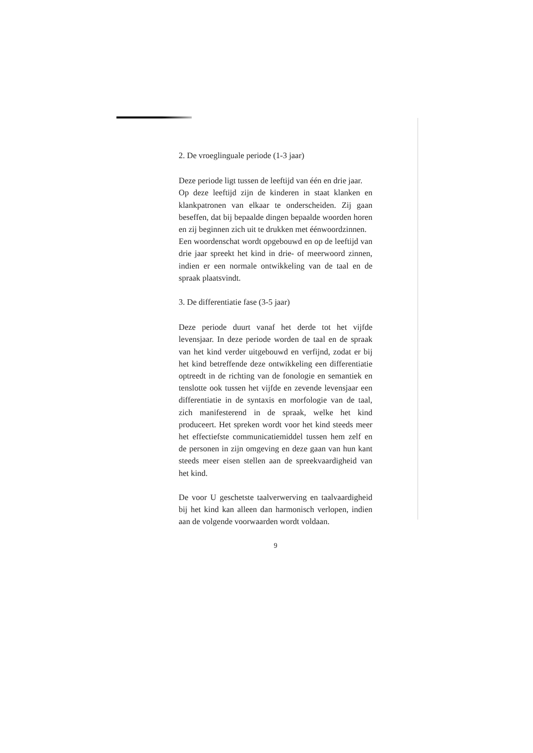2. De vroeglinguale periode (1-3 jaar)
Deze periode ligt tussen de leeftijd van één en drie jaar.
Op deze leeftijd zijn de kinderen in staat klanken en klankpatronen van elkaar te onderscheiden. Zij gaan beseffen, dat bij bepaalde dingen bepaalde woorden horen en zij beginnen zich uit te drukken met éénwoordzinnen.
Een woordenschat wordt opgebouwd en op de leeftijd van drie jaar spreekt het kind in drie- of meerwoord zinnen, indien er een normale ontwikkeling van de taal en de spraak plaatsvindt.
3. De differentiatie fase (3-5 jaar)
Deze periode duurt vanaf het derde tot het vijfde levensjaar. In deze periode worden de taal en de spraak van het kind verder uitgebouwd en verfijnd, zodat er bij het kind betreffende deze ontwikkeling een differentiatie optreedt in de richting van de fonologie en semantiek en tenslotte ook tussen het vijfde en zevende levensjaar een differentiatie in de syntaxis en morfologie van de taal, zich manifesterend in de spraak, welke het kind produceert. Het spreken wordt voor het kind steeds meer het effectiefste communicatiemiddel tussen hem zelf en de personen in zijn omgeving en deze gaan van hun kant steeds meer eisen stellen aan de spreekvaardigheid van het kind.
De voor U geschetste taalverwerving en taalvaardigheid bij het kind kan alleen dan harmonisch verlopen, indien aan de volgende voorwaarden wordt voldaan.
9